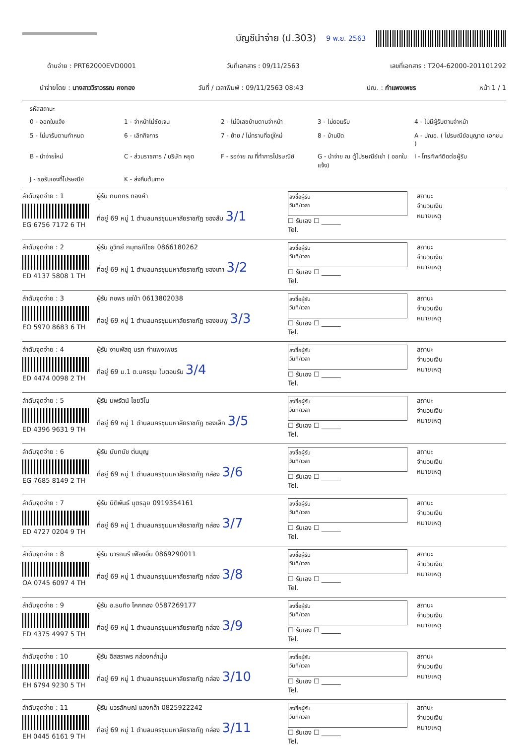บัญชีนำจ่าย (ป.303)
9 พ.ย. 2563
ด้านจ่าย : PRT62000EVD0001 วันที่เอกสาร : 09/11/2563 เลขที่เอกสาร : T204-62000-201101292
นำจ่ายโดย : นางสาววิราวรรณ คงทอง วันที่ / เวลาพิมพ์ : 09/11/2563 08:43 ปณ. : กำแพงเพชร หน้า 1 / 1
รหัสสถานะ
0 - ออกใบแจ้ง
1 - จ่าหน้าไม่ชัดเจน
2 - ไม่มีเลขบ้านตามจ่าหน้า
3 - ไม่ยอมรับ
4 - ไม่มีผู้รับตามจ่าหน้า
5 - ไม่มารับตามกำหนด
6 - เลิกกิจการ
7 - ย้าย / ไม่ทราบที่อยู่ใหม่
8 - บ้านปิด
A - ปณอ. ( ไปรษณีย์อนุญาต เอกชน )
B - นำจ่ายใหม่
C - ส่วนราชการ / บริษัท หยุด
F - รอจ่าย ณ ที่ทำการไปรษณีย์
G - นำจ่าย ณ ตู้ไปรษณีย์เช่า ( ออกใบแจ้ง)
I - โทรศัพท์ติดต่อผู้รับ
J - ขอรับเองที่ไปรษณีย์
K - ส่งคืนต้นทาง
| ลำดับจุดจ่าย : 1 EG 6756 7172 6 TH | ผู้รับ กนกกร ทองคำ ที่อยู่ 69 หมู่ 1 ตำบลนครชุมมหาลัยราชภัฏ ซองส้ม 3/1 | ลงชื่อผู้รับ วันที่/เวลา ☐ รับเอง ☐ ______ Tel. | สถานะ จำนวนเงิน หมายเหตุ |
| ลำดับจุดจ่าย : 2 ED 4137 5808 1 TH | ผู้รับ ชูวิทย์ กมุทธภิไชย 0866180262 ที่อยู่ 69 หมู่ 1 ตำบลนครชุมมหาลัยราชภัฏ ซองเทา 3/2 | ลงชื่อผู้รับ วันที่/เวลา ☐ รับเอง ☐ ______ Tel. | สถานะ จำนวนเงิน หมายเหตุ |
| ลำดับจุดจ่าย : 3 EO 5970 8683 6 TH | ผู้รับ กชพร แซ่ม้า 0613802038 ที่อยู่ 69 หมู่ 1 ตำบลนครชุมมหาลัยราชภัฏ ซองชมพู 3/3 | ลงชื่อผู้รับ วันที่/เวลา ☐ รับเอง ☐ ______ Tel. | สถานะ จำนวนเงิน หมายเหตุ |
| ลำดับจุดจ่าย : 4 ED 4474 0098 2 TH | ผู้รับ งานพัสดุ มรภ กำแพงเพชร ที่อยู่ 69 ม.1 ต.นครชุม ใบตอบรับ 3/4 | ลงชื่อผู้รับ วันที่/เวลา ☐ รับเอง ☐ ______ Tel. | สถานะ จำนวนเงิน หมายเหตุ |
| ลำดับจุดจ่าย : 5 ED 4396 9631 9 TH | ผู้รับ นพรัตน์ ไชยวิโน ที่อยู่ 69 หมู่ 1 ตำบลนครชุมมหาลัยราชภัฏ ซองเล็ก 3/5 | ลงชื่อผู้รับ วันที่/เวลา ☐ รับเอง ☐ ______ Tel. | สถานะ จำนวนเงิน หมายเหตุ |
| ลำดับจุดจ่าย : 6 EG 7685 8149 2 TH | ผู้รับ นันทนัช ต่นบุญ ที่อยู่ 69 หมู่ 1 ตำบลนครชุมมหาลัยราชภัฏ กล่อง 3/6 | ลงชื่อผู้รับ วันที่/เวลา ☐ รับเอง ☐ ______ Tel. | สถานะ จำนวนเงิน หมายเหตุ |
| ลำดับจุดจ่าย : 7 ED 4727 0204 9 TH | ผู้รับ นิติพันธ์ บุตรฉุย 0919354161 ที่อยู่ 69 หมู่ 1 ตำบลนครชุมมหาลัยราชภัฏ กล่อง 3/7 | ลงชื่อผู้รับ วันที่/เวลา ☐ รับเอง ☐ ______ Tel. | สถานะ จำนวนเงิน หมายเหตุ |
| ลำดับจุดจ่าย : 8 OA 0745 6097 4 TH | ผู้รับ นารถนรี เฟืองอิ่ม 0869290011 ที่อยู่ 69 หมู่ 1 ตำบลนครชุมมหาลัยราชภัฏ กล่อง 3/8 | ลงชื่อผู้รับ วันที่/เวลา ☐ รับเอง ☐ ______ Tel. | สถานะ จำนวนเงิน หมายเหตุ |
| ลำดับจุดจ่าย : 9 ED 4375 4997 5 TH | ผู้รับ อ.ธนกิจ โคกทอง 0587269177 ที่อยู่ 69 หมู่ 1 ตำบลนครชุมมหาลัยราชภัฏ กล่อง 3/9 | ลงชื่อผู้รับ วันที่/เวลา ☐ รับเอง ☐ ______ Tel. | สถานะ จำนวนเงิน หมายเหตุ |
| ลำดับจุดจ่าย : 10 EH 6794 9230 5 TH | ผู้รับ อิสสราพร กล่องกล่ำนุ่ม ที่อยู่ 69 หมู่ 1 ตำบลนครชุมมหาลัยราชภัฏ กล่อง 3/10 | ลงชื่อผู้รับ วันที่/เวลา ☐ รับเอง ☐ ______ Tel. | สถานะ จำนวนเงิน หมายเหตุ |
| ลำดับจุดจ่าย : 11 EH 0445 6161 9 TH | ผู้รับ บวรลักษณ์ แสงกล้า 0825922242 ที่อยู่ 69 หมู่ 1 ตำบลนครชุมมหาลัยราชภัฏ กล่อง 3/11 | ลงชื่อผู้รับ วันที่/เวลา ☐ รับเอง ☐ ______ Tel. | สถานะ จำนวนเงิน หมายเหตุ |